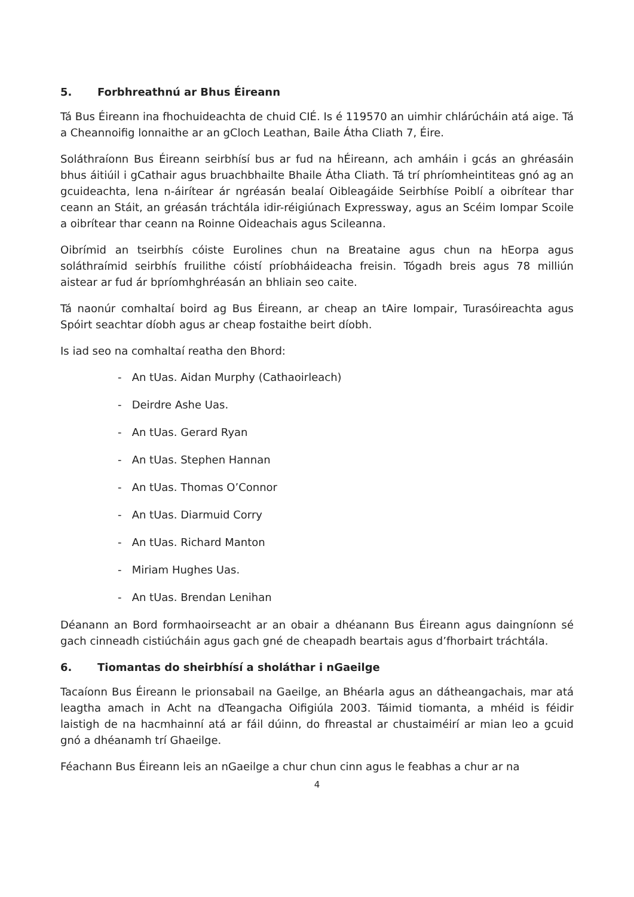5. Forbhreathnú ar Bhus Éireann
Tá Bus Éireann ina fhochuideachta de chuid CIÉ. Is é 119570 an uimhir chlárúcháin atá aige. Tá a Cheannoifig lonnaithe ar an gCloch Leathan, Baile Átha Cliath 7, Éire.
Soláthraíonn Bus Éireann seirbhísí bus ar fud na hÉireann, ach amháin i gcás an ghréasáin bhus áitiúil i gCathair agus bruachbhailte Bhaile Átha Cliath. Tá trí phríomheintiteas gnó ag an gcuideachta, lena n-áirítear ár ngréasán bealaí Oibleagáide Seirbhíse Poiblí a oibrítear thar ceann an Stáit, an gréasán tráchtála idir-réigiúnach Expressway, agus an Scéim Iompar Scoile a oibrítear thar ceann na Roinne Oideachais agus Scileanna.
Oibrímid an tseirbhís cóiste Eurolines chun na Breataine agus chun na hEorpa agus soláthraímid seirbhís fruilithe cóistí príobháideacha freisin. Tógadh breis agus 78 milliún aistear ar fud ár bpríomhghréasán an bhliain seo caite.
Tá naonúr comhaltaí boird ag Bus Éireann, ar cheap an tAire Iompair, Turasóireachta agus Spóirt seachtar díobh agus ar cheap fostaithe beirt díobh.
Is iad seo na comhaltaí reatha den Bhord:
- An tUas. Aidan Murphy (Cathaoirleach)
- Deirdre Ashe Uas.
- An tUas. Gerard Ryan
- An tUas. Stephen Hannan
- An tUas. Thomas O’Connor
- An tUas. Diarmuid Corry
- An tUas. Richard Manton
- Miriam Hughes Uas.
- An tUas. Brendan Lenihan
Déanann an Bord formhaoirseacht ar an obair a dhéanann Bus Éireann agus daingníonn sé gach cinneadh cistiúcháin agus gach gné de cheapadh beartais agus d’fhorbairt tráchtála.
6. Tiomantas do sheirbhísí a sholáthar i nGaeilge
Tacaíonn Bus Éireann le prionsabail na Gaeilge, an Bhéarla agus an dátheangachais, mar atá leagtha amach in Acht na dTeangacha Oifigiúla 2003. Táimid tiomanta, a mhéid is féidir laistigh de na hacmhainní atá ar fáil dúinn, do fhreastal ar chustaiméirí ar mian leo a gcuid gnó a dhéanamh trí Ghaeilge.
Féachann Bus Éireann leis an nGaeilge a chur chun cinn agus le feabhas a chur ar na
4